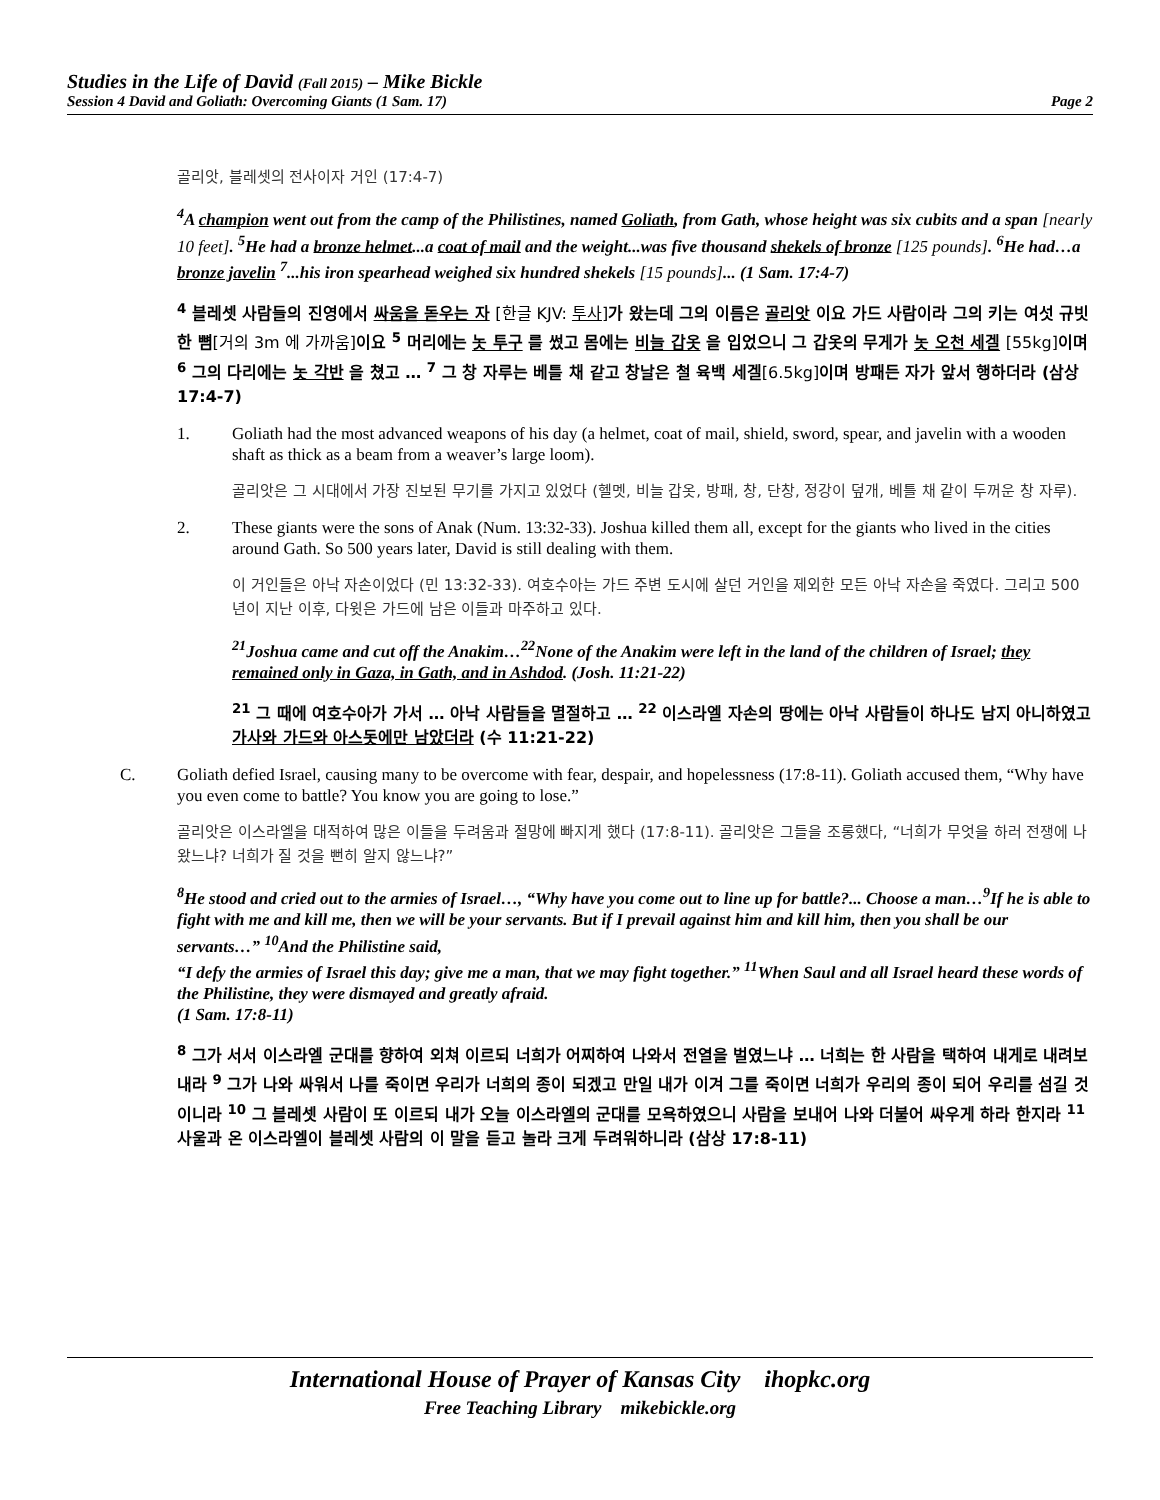Studies in the Life of David (Fall 2015) – Mike Bickle
Session 4 David and Goliath: Overcoming Giants (1 Sam. 17) Page 2
골리앗, 블레셋의 전사이자 거인 (17:4-7)
<sup>4</sup> A champion went out from the camp of the Philistines, named Goliath, from Gath, whose height was six cubits and a span [nearly 10 feet]. <sup>5</sup>He had a bronze helmet...a coat of mail and the weight...was five thousand shekels of bronze [125 pounds]. <sup>6</sup>He had…a bronze javelin <sup>7</sup>...his iron spearhead weighed six hundred shekels [15 pounds]... (1 Sam. 17:4-7)
<sup>4</sup> 블레셋 사람들의 진영에서 싸움을 돋우는 자 [한글 KJV: 투사] 가 왔는데 그의 이름은 골리앗 이요 가드 사람이라 그의 키는 여섯 규빗 한 뼘[거의 3m 에 가까움] 이요 <sup>5</sup> 머리에는 놋 투구 를 썼고 몸에는 비늘 갑옷 을 입었으니 그 갑옷의 무게가 놋 오천 세겔 [55kg] 이며 <sup>6</sup> 그의 다리에는 놋 각반 을 쳤고 … <sup>7</sup> 그 창 자루는 베틀 채 같고 창날은 철 육백 세겔[6.5kg] 이며 방패든 자가 앞서 행하더라 (삼상 17:4-7)
1. Goliath had the most advanced weapons of his day (a helmet, coat of mail, shield, sword, spear, and javelin with a wooden shaft as thick as a beam from a weaver’s large loom).
골리앗은 그 시대에서 가장 진보된 무기를 가지고 있었다 (헬멧, 비늘 갑옷, 방패, 창, 단창, 정강이 덮개, 베틀 채 같이 두꺼운 창 자루).
2. These giants were the sons of Anak (Num. 13:32-33). Joshua killed them all, except for the giants who lived in the cities around Gath. So 500 years later, David is still dealing with them.
이 거인들은 아낙 자손이었다 (민 13:32-33). 여호수아는 가드 주변 도시에 살던 거인을 제외한 모든 아낙 자손을 죽였다. 그리고 500 년이 지난 이후, 다윗은 가드에 남은 이들과 마주하고 있다.
<sup>21</sup> Joshua came and cut off the Anakim…<sup>22</sup>None of the Anakim were left in the land of the children of Israel; they remained only in Gaza, in Gath, and in Ashdod. (Josh. 11:21-22)
<sup>21</sup> 그 때에 여호수아가 가서 … 아낙 사람들을 멸절하고 … <sup>22</sup> 이스라엘 자손의 땅에는 아낙 사람들이 하나도 남지 아니하였고 가사와 가드와 아스돗에만 남았더라 (수 11:21-22)
C. Goliath defied Israel, causing many to be overcome with fear, despair, and hopelessness (17:8-11). Goliath accused them, “Why have you even come to battle? You know you are going to lose.”
골리앗은 이스라엘을 대적하여 많은 이들을 두려움과 절망에 빠지게 했다 (17:8-11). 골리앗은 그들을 조롱했다, “너희가 무엇을 하러 전쟁에 나왔느냐? 너희가 질 것을 뻔히 알지 않느냐?”
<sup>8</sup>He stood and cried out to the armies of Israel…, “Why have you come out to line up for battle?... Choose a man…<sup>9</sup>If he is able to fight with me and kill me, then we will be your servants. But if I prevail against him and kill him, then you shall be our servants…” <sup>10</sup>And the Philistine said,
“I defy the armies of Israel this day; give me a man, that we may fight together.” <sup>11</sup>When Saul and all Israel heard these words of the Philistine, they were dismayed and greatly afraid.
(1 Sam. 17:8-11)
<sup>8</sup> 그가 서서 이스라엘 군대를 향하여 외쳐 이르되 너희가 어찌하여 나와서 전열을 벌였느냐 … 너희는 한 사람을 택하여 내게로 내려보내라 <sup>9</sup> 그가 나와 싸워서 나를 죽이면 우리가 너희의 종이 되겠고 만일 내가 이겨 그를 죽이면 너희가 우리의 종이 되어 우리를 섬길 것이니라 <sup>10</sup> 그 블레셋 사람이 또 이르되 내가 오늘 이스라엘의 군대를 모욕하였으니 사람을 보내어 나와 더불어 싸우게 하라 한지라 <sup>11</sup> 사울과 온 이스라엘이 블레셋 사람의 이 말을 듣고 놀라 크게 두려워하니라 (삼상 17:8-11)
International House of Prayer of Kansas City ihopkc.org
Free Teaching Library mikebickle.org